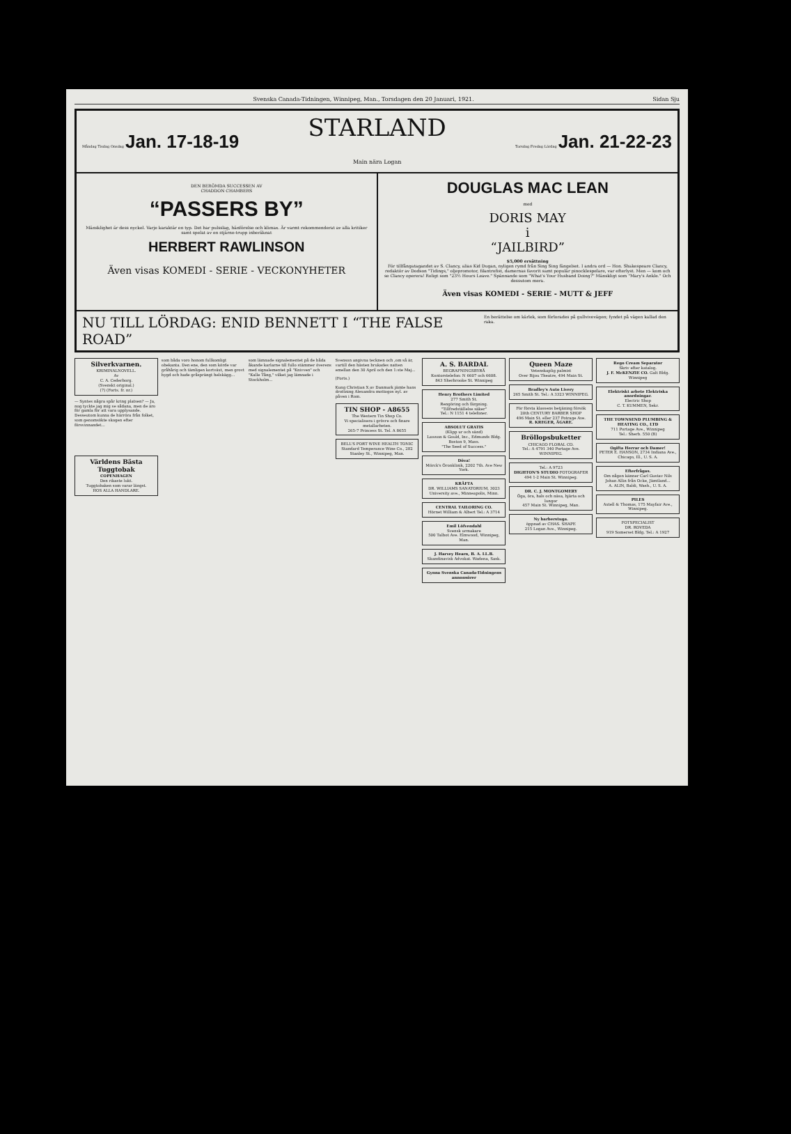Svenska Canada-Tidningen, Winnipeg, Man., Torsdagen den 20 Januari, 1921. Sidan Sju
Måndag Tisdag Onsdag Jan. 17-18-19 STARLAND
Main nära Logan Torsdag Fredag Lördag Jan. 21-22-23
DEN BERÖMDA SUCCESSEN AV
CHADDON CHAMBERS
“PASSERS BY”
Mänsklighet är dess nyckel. Varje karaktär en typ. Det har pulsslag, hänförelse och klimax. Är varmt rekommenderat av alla kritiker samt spelat av en stjärne-trupp inberäknat
HERBERT RAWLINSON
Även visas KOMEDI - SERIE - VECKONYHETER
DOUGLAS MAC LEAN
med
DORIS MAY
i
“JAILBIRD”
$5,000 ersättning
För tillfångatagandet av S. Clancy, alias Kid Dugan, nyligen rymd från Sing Sing fängelset. I andra ord — Hon. Shakespeare Clancy, redaktör av Dodson "Tidings," oljepromotor, filantrofist, damernas favorit samt populär pinocklespelare, var efterlyst. Men — kom och se Clancy operera! Roligt som "23½ Hours Leave." Spännande som "What's Your Husband Doing?" Mänskligt som "Mary's Ankle." Och dessutom mera.
Även visas KOMEDI - SERIE - MUTT & JEFF
NU TILL LÖRDAG: ENID BENNETT I “THE FALSE ROAD” En berättelse om kärlek, som förlorades på gullvivevägen; fyndet på vägen kallad den raka.
Silverkvarnen.
KRIMINALNOVELL.
Av
C. A. Cederborg.
(Svenskt original.)
(7) (Forts. fr. nr.)
— Syntes några spår kring platsen? — Ja, nog tyckte jag mig se sådana, men de äro för gamla för att vara upplysande. Desseutom kunna de härröra från folket, som genomsökte skogen efter försvinnandet...
Världens Bästa Tuggtobak
COPENHAGEN
Den rikaste lukt.
Tuggtobaken som varar längst.
HOS ALLA HANDLARE.
som båda voro honom fullkomligt obekanta. Den ene, den som körde var gråhårig och tämligen kortväxt, men grovt bygd och hade gråsprängt helskägg...
som lämnade signalementet på de båda åkande karlarne till fullo stämmer överens med signalementet på "Knivven" och "Kalle Tång," vilket jag lämnade i Stockholm...
Svenson angivna tecknen och ,om så är, vartill den hästen brukades natten emellan den 30 April och den 1:ste Maj...
(Forts.)
Kung Christian X av Danmark jämte hans drottning Alexandra mottogos nyl. av påven i Rom.
TIN SHOP - A8655
The Western Tin Shop Co.
Vi specialisera i grövre och finare metallarbeten.
265-7 Princess St. Tel. A 8655
BELL'S PORT WINE HEALTH TONIC
Standard Temperance Wine Co., 282 Stanley St., Winnipeg, Man.
A. S. BARDAL
BEGRAFNINGSBYRÅ
Kontorstelefon: N 6607 och 6608.
843 Sherbrooke St. Winnipeg
Henry Brothers Limited
277 Smith St.
Rengöring och färgning. "Tillfredställelse säker"
Tel.: N 1151 4 telefoner.
ABSOLUT GRATIS
(Klipp ur och sänd)
Lawson & Gould, Inc., Edmunds Bldg. Boston 9, Mass.
"The Seed of Success."
Döva!
Mörck's Öronklinik, 2202 7th. Ave New York.
KRÄFTA
DR. WILLIAMS SANATORIUM, 3023 University ave., Minneapolis, Minn.
CENTRAL TAILORING CO.
Hörnet William & Albert Tel.: A 3714
Emil Löfvendahl
Svensk urmakare
500 Talbot Ave. Elmwood, Winnipeg, Man.
J. Harvey Hearn, B. A. LL.B.
Skandinavisk Advokat. Wadena, Sask.
Gynna Svenska Canada-Tidningens annonsörer
Queen Maze
Vetenskaplig palmist
Over Bijou Theatre, 494 Main St.
Bradley's Auto Livery
265 Smith St. Tel.: A 3323 WINNIPEG.
För första klassens betjäning försök 20th CENTURY BARBER SHOP
496 Main St. eller 237 Potrage Ave.
R. KREGER, ÄGARE.
Bröllopsbuketter
CHICAGO FLORAL CO.
Tel.: A 4791 340 Portage Ave. WINNIPEG.
Tel.: A 9723
DIGHTON'S STUDIO FOTOGRAFER
494 1-2 Main St. Winnipeg.
DR. C. J. MONTGOMERY
Öga, öra, hals och näsa, hjärta och lungor
457 Main St. Winnipeg, Man.
Ny barberstuga.
öppnad av CHAS. SHAPE
215 Logan Ave., Winnipeg.
Rego Cream Separator
Skriv efter katalog.
J. F. McKENZIE CO. Galt Bldg. Winnipeg
Elektriskt arbete Elektriska anordningar.
Electric Shop
C. T. KUMMEN, Sekr.
THE TOWNSEND PLUMBING & HEATING CO., LTD
711 Portage Ave., Winnipeg
Tel.: Sherb. 550 (B)
Ogifta Herrar och Damer!
PETER E. HANSON, 2734 Indiana Ave., Chicago, Ill., U. S. A.
Efterfrågas.
Om någon känner Carl Gustav Nils Johan Allin från Ocke, Jämtland...
A. ALIN, Baldi, Wash., U. S. A.
PILES
Axtell & Thomas, 175 Mayfair Ave., Winnipeg.
FOTSPECIALIST
DR. ROVEDA
919 Somerset Bldg. Tel.: A 1927